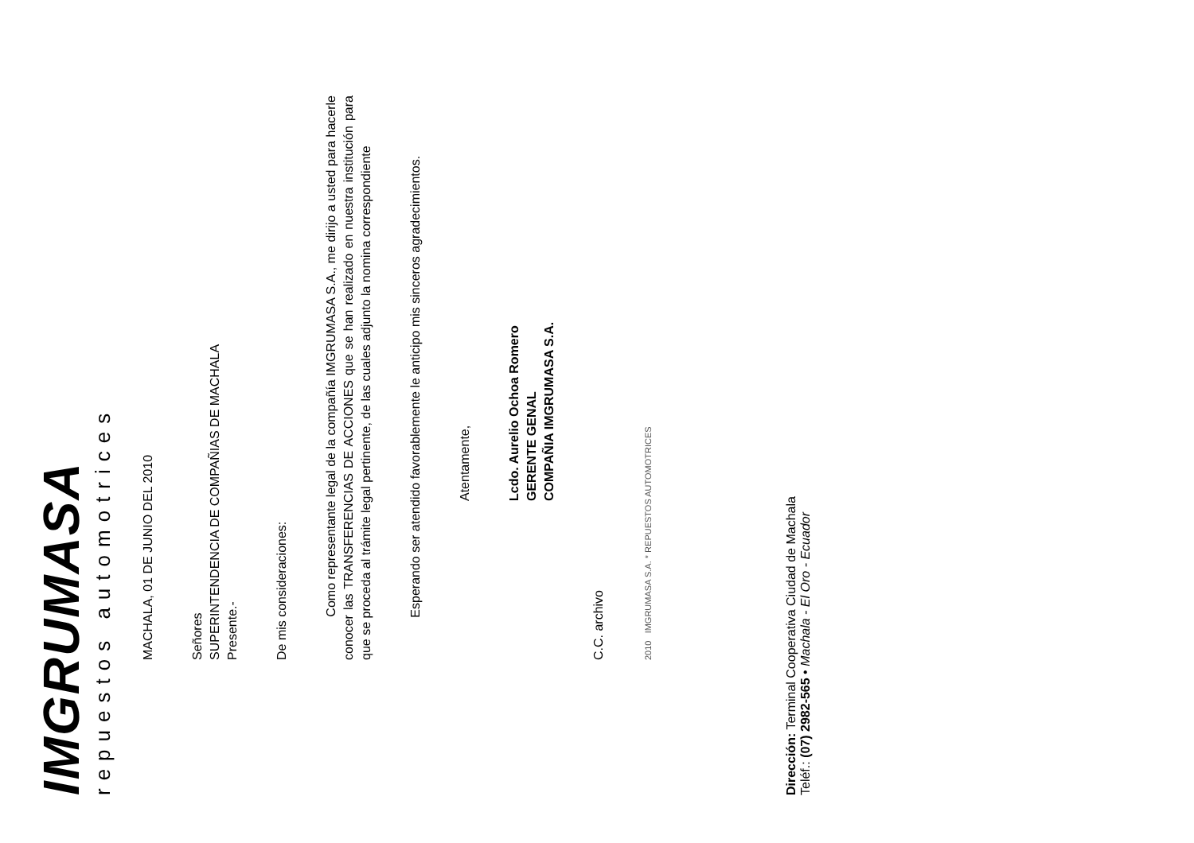IMGRUMASA
repuestos automotrices
MACHALA, 01 DE JUNIO DEL 2010
Señores
SUPERINTENDENCIA DE COMPAÑIAS DE MACHALA
Presente.-
De mis consideraciones:
Como representante legal de la compañía IMGRUMASA S.A., me dirijo a usted para hacerle conocer las TRANSFERENCIAS DE ACCIONES que se han realizado en nuestra institución para que se proceda al trámite legal pertinente, de las cuales adjunto la nomina correspondiente
Esperando ser atendido favorablemente le anticipo mis sinceros agradecimientos.
Atentamente,
Lcdo. Aurelio Ochoa Romero
GERENTE GENAL
COMPAÑIA IMGRUMASA S.A.
C.C. archivo
2010 IMGRUMASA S.A. * REPUESTOS AUTOMOTRICES
Dirección: Terminal Cooperativa Ciudad de Machala
Teléf.: (07) 2982-565 • Machala - El Oro - Ecuador